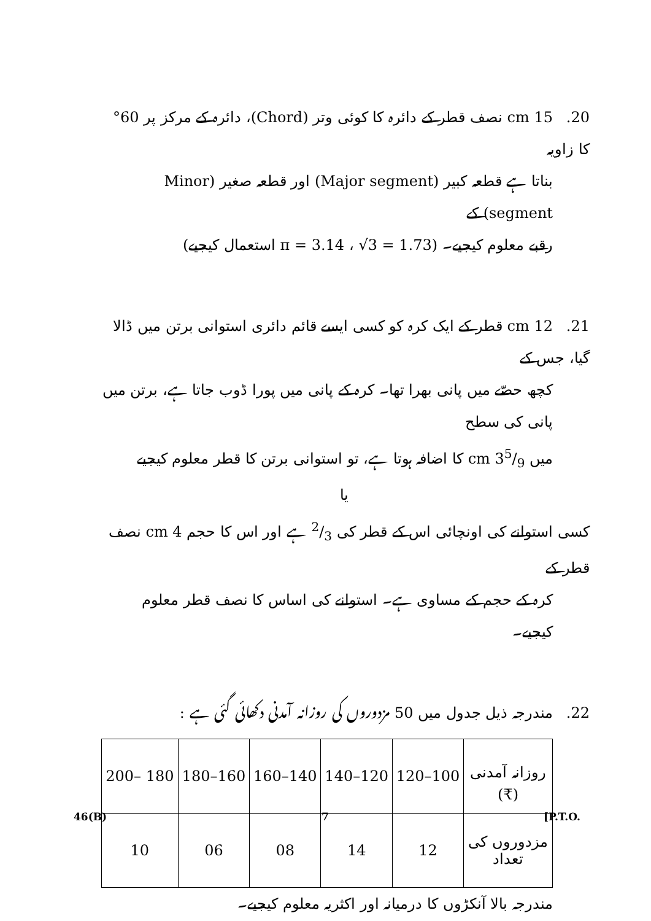20. 15 cm نصف قطر کے دائرہ کا کوئی وتر (Chord)، دائرہ کے مرکز پر 60° کا زاویہ
بناتا ہے قطعہ کبیر (Major segment) اور قطعہ صغیر (Minor segment) کے
رقبے معلوم کیجیے۔ (π = 3.14 ، √3 = 1.73 استعمال کیجیے)
21. 12 cm قطر کے ایک کرہ کو کسی ایسے قائم دائری استوانی برتن میں ڈالا گیا، جس کے
کچھ حصّے میں پانی بھرا تھا۔ کرہ کے پانی میں پورا ڈوب جاتا ہے، برتن میں پانی کی سطح
میں 35/9 cm کا اضافہ ہوتا ہے، تو استوانی برتن کا قطر معلوم کیجیے
یا
کسی استوانے کی اونچائی اس کے قطر کی 2/3 ہے اور اس کا حجم 4 cm نصف قطر کے
کرہ کے حجم کے مساوی ہے۔ استوانے کی اساس کا نصف قطر معلوم کیجیے۔
22. مندرجہ ذیل جدول میں 50 مزدوروں کی روزانہ آمدنی دکھائی گئی ہے :
| روزانہ آمدنی (₹) | 100–120 | 120–140 | 140–160 | 160–180 | 180 –200 |
| مزدوروں کی تعداد | 12 | 14 | 08 | 06 | 10 |
مندرجہ بالا آنکڑوں کا درمیانہ اور اکثریہ معلوم کیجیے۔
46(B) 7 [P.T.O.